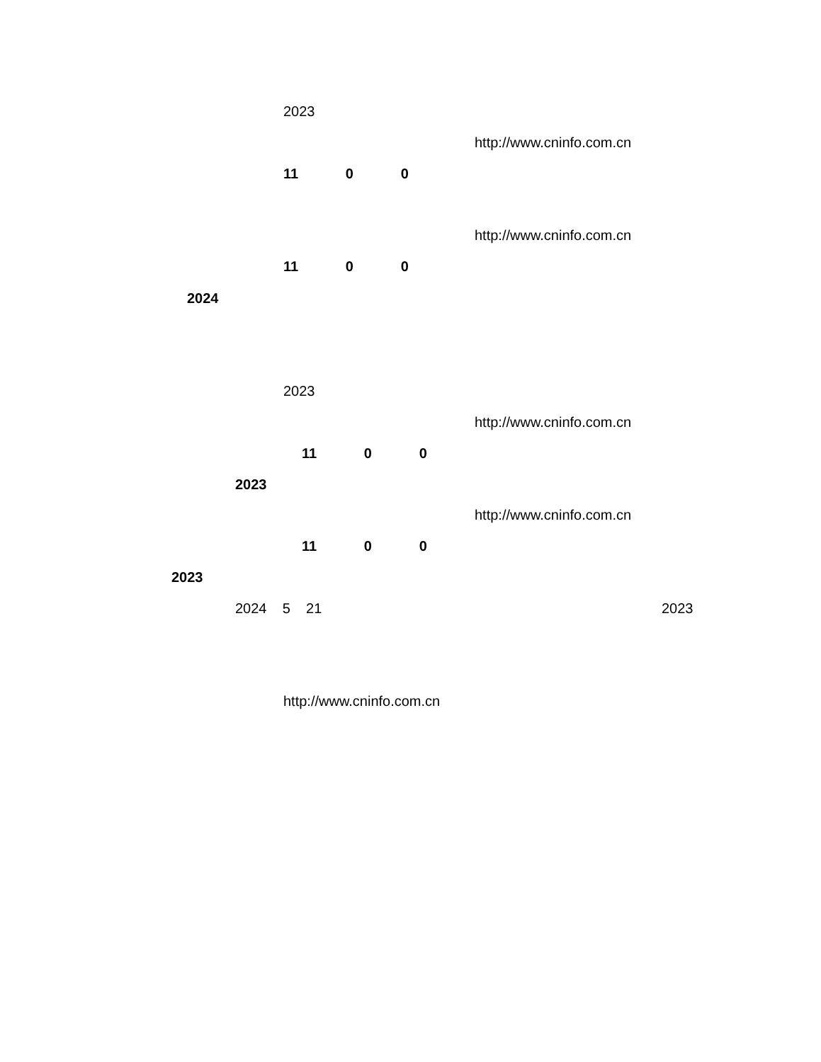2023
http://www.cninfo.com.cn
11 0 0
http://www.cninfo.com.cn
11 0 0
2024
2023
http://www.cninfo.com.cn
11 0 0
2023
http://www.cninfo.com.cn
11 0 0
2023
2024 5 21
2023
http://www.cninfo.com.cn